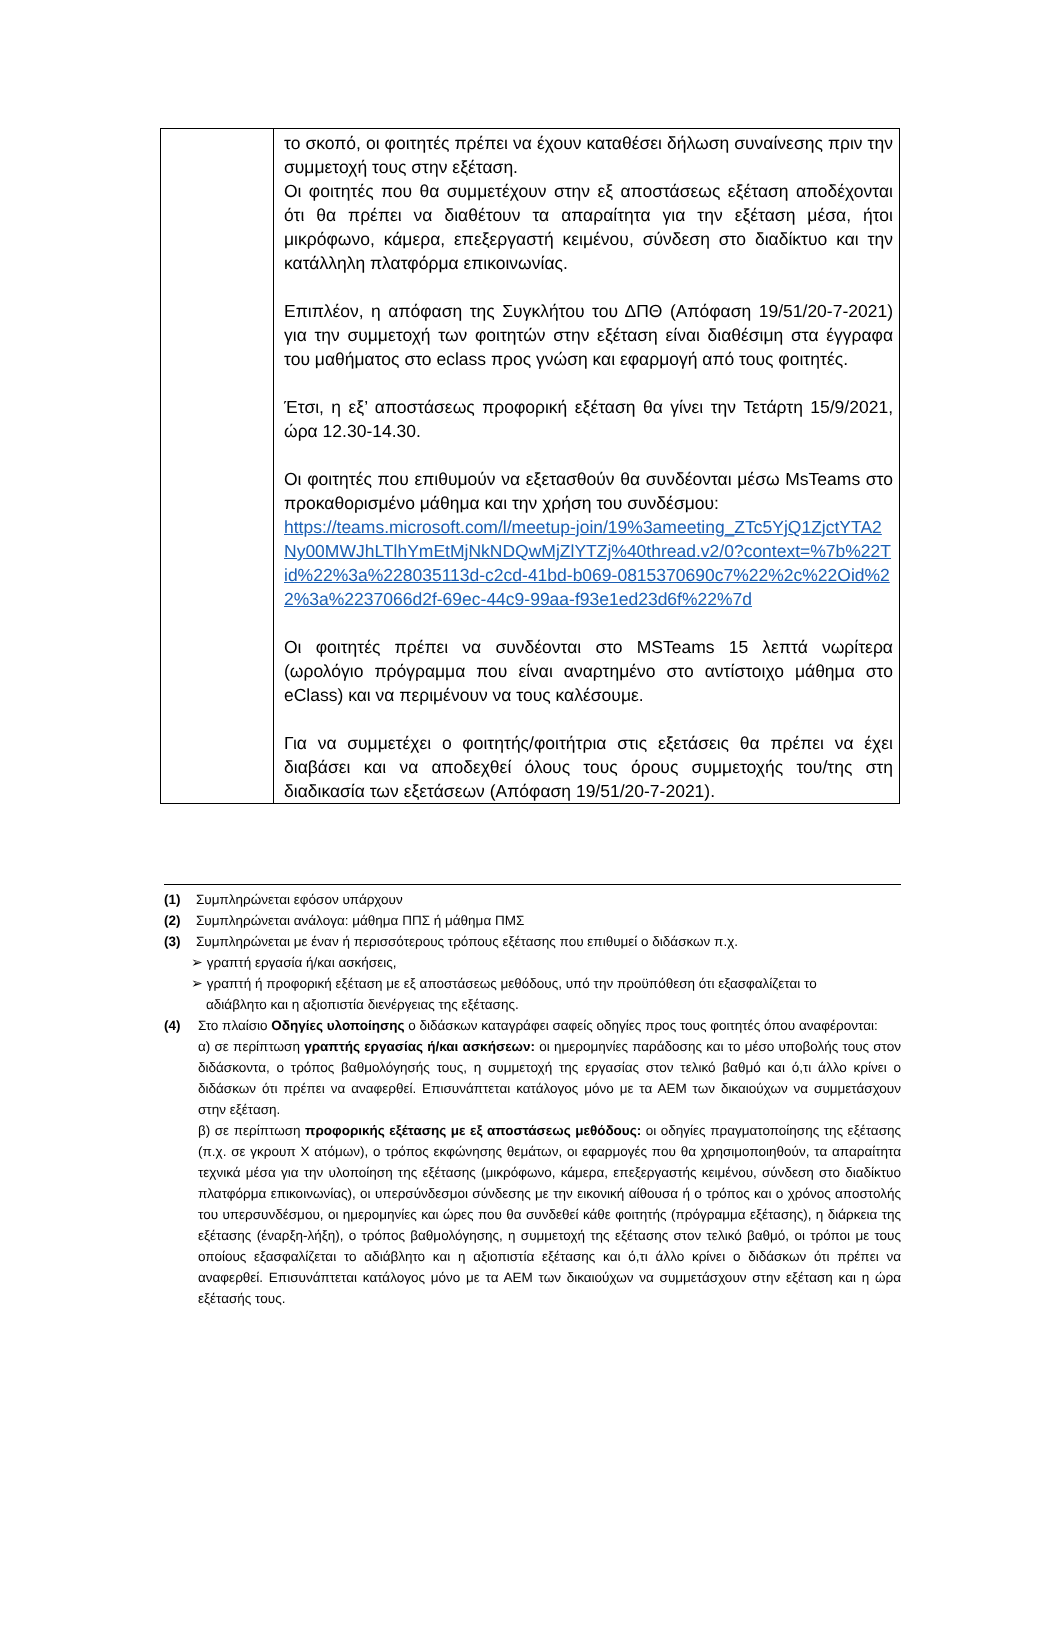| | το σκοπό, οι φοιτητές πρέπει να έχουν καταθέσει δήλωση συναίνεσης πριν την συμμετοχή τους στην εξέταση. Οι φοιτητές που θα συμμετέχουν στην εξ αποστάσεως εξέταση αποδέχονται ότι θα πρέπει να διαθέτουν τα απαραίτητα για την εξέταση μέσα, ήτοι μικρόφωνο, κάμερα, επεξεργαστή κειμένου, σύνδεση στο διαδίκτυο και την κατάλληλη πλατφόρμα επικοινωνίας. Επιπλέον, η απόφαση της Συγκλήτου του ΔΠΘ (Απόφαση 19/51/20-7-2021) για την συμμετοχή των φοιτητών στην εξέταση είναι διαθέσιμη στα έγγραφα του μαθήματος στο eclass προς γνώση και εφαρμογή από τους φοιτητές. Έτσι, η εξ’ αποστάσεως προφορική εξέταση θα γίνει την Τετάρτη 15/9/2021, ώρα 12.30-14.30. Οι φοιτητές που επιθυμούν να εξετασθούν θα συνδέονται μέσω MsTeams στο προκαθορισμένο μάθημα και την χρήση του συνδέσμου: https://teams.microsoft.com/l/meetup-join/19%3ameeting_ZTc5YjQ1ZjctYTA2Ny00MWJhLTlhYmEtMjNkNDQwMjZlYTZj%40thread.v2/0?context=%7b%22Tid%22%3a%228035113d-c2cd-41bd-b069-0815370690c7%22%2c%22Oid%22%3a%2237066d2f-69ec-44c9-99aa-f93e1ed23d6f%22%7d Οι φοιτητές πρέπει να συνδέονται στο MSTeams 15 λεπτά νωρίτερα (ωρολόγιο πρόγραμμα που είναι αναρτημένο στο αντίστοιχο μάθημα στο eClass) και να περιμένουν να τους καλέσουμε. Για να συμμετέχει ο φοιτητής/φοιτήτρια στις εξετάσεις θα πρέπει να έχει διαβάσει και να αποδεχθεί όλους τους όρους συμμετοχής του/της στη διαδικασία των εξετάσεων (Απόφαση 19/51/20-7-2021). |
(1) Συμπληρώνεται εφόσον υπάρχουν
(2) Συμπληρώνεται ανάλογα: μάθημα ΠΠΣ ή μάθημα ΠΜΣ
(3) Συμπληρώνεται με έναν ή περισσότερους τρόπους εξέτασης που επιθυμεί ο διδάσκων π.χ.
➢ γραπτή εργασία ή/και ασκήσεις,
➢ γραπτή ή προφορική εξέταση με εξ αποστάσεως μεθόδους, υπό την προϋπόθεση ότι εξασφαλίζεται το
αδιάβλητο και η αξιοπιστία διενέργειας της εξέτασης.
(4) Στο πλαίσιο Οδηγίες υλοποίησης ο διδάσκων καταγράφει σαφείς οδηγίες προς τους φοιτητές όπου αναφέρονται:
α) σε περίπτωση γραπτής εργασίας ή/και ασκήσεων: οι ημερομηνίες παράδοσης και το μέσο υποβολής τους στον διδάσκοντα, ο τρόπος βαθμολόγησής τους, η συμμετοχή της εργασίας στον τελικό βαθμό και ό,τι άλλο κρίνει ο διδάσκων ότι πρέπει να αναφερθεί. Επισυνάπτεται κατάλογος μόνο με τα ΑΕΜ των δικαιούχων να συμμετάσχουν στην εξέταση.
β) σε περίπτωση προφορικής εξέτασης με εξ αποστάσεως μεθόδους: οι οδηγίες πραγματοποίησης της εξέτασης (π.χ. σε γκρουπ Χ ατόμων), ο τρόπος εκφώνησης θεμάτων, οι εφαρμογές που θα χρησιμοποιηθούν, τα απαραίτητα τεχνικά μέσα για την υλοποίηση της εξέτασης (μικρόφωνο, κάμερα, επεξεργαστής κειμένου, σύνδεση στο διαδίκτυο πλατφόρμα επικοινωνίας), οι υπερσύνδεσμοι σύνδεσης με την εικονική αίθουσα ή ο τρόπος και ο χρόνος αποστολής του υπερσυνδέσμου, οι ημερομηνίες και ώρες που θα συνδεθεί κάθε φοιτητής (πρόγραμμα εξέτασης), η διάρκεια της εξέτασης (έναρξη-λήξη), ο τρόπος βαθμολόγησης, η συμμετοχή της εξέτασης στον τελικό βαθμό, οι τρόποι με τους οποίους εξασφαλίζεται το αδιάβλητο και η αξιοπιστία εξέτασης και ό,τι άλλο κρίνει ο διδάσκων ότι πρέπει να αναφερθεί. Επισυνάπτεται κατάλογος μόνο με τα ΑΕΜ των δικαιούχων να συμμετάσχουν στην εξέταση και η ώρα εξέτασής τους.